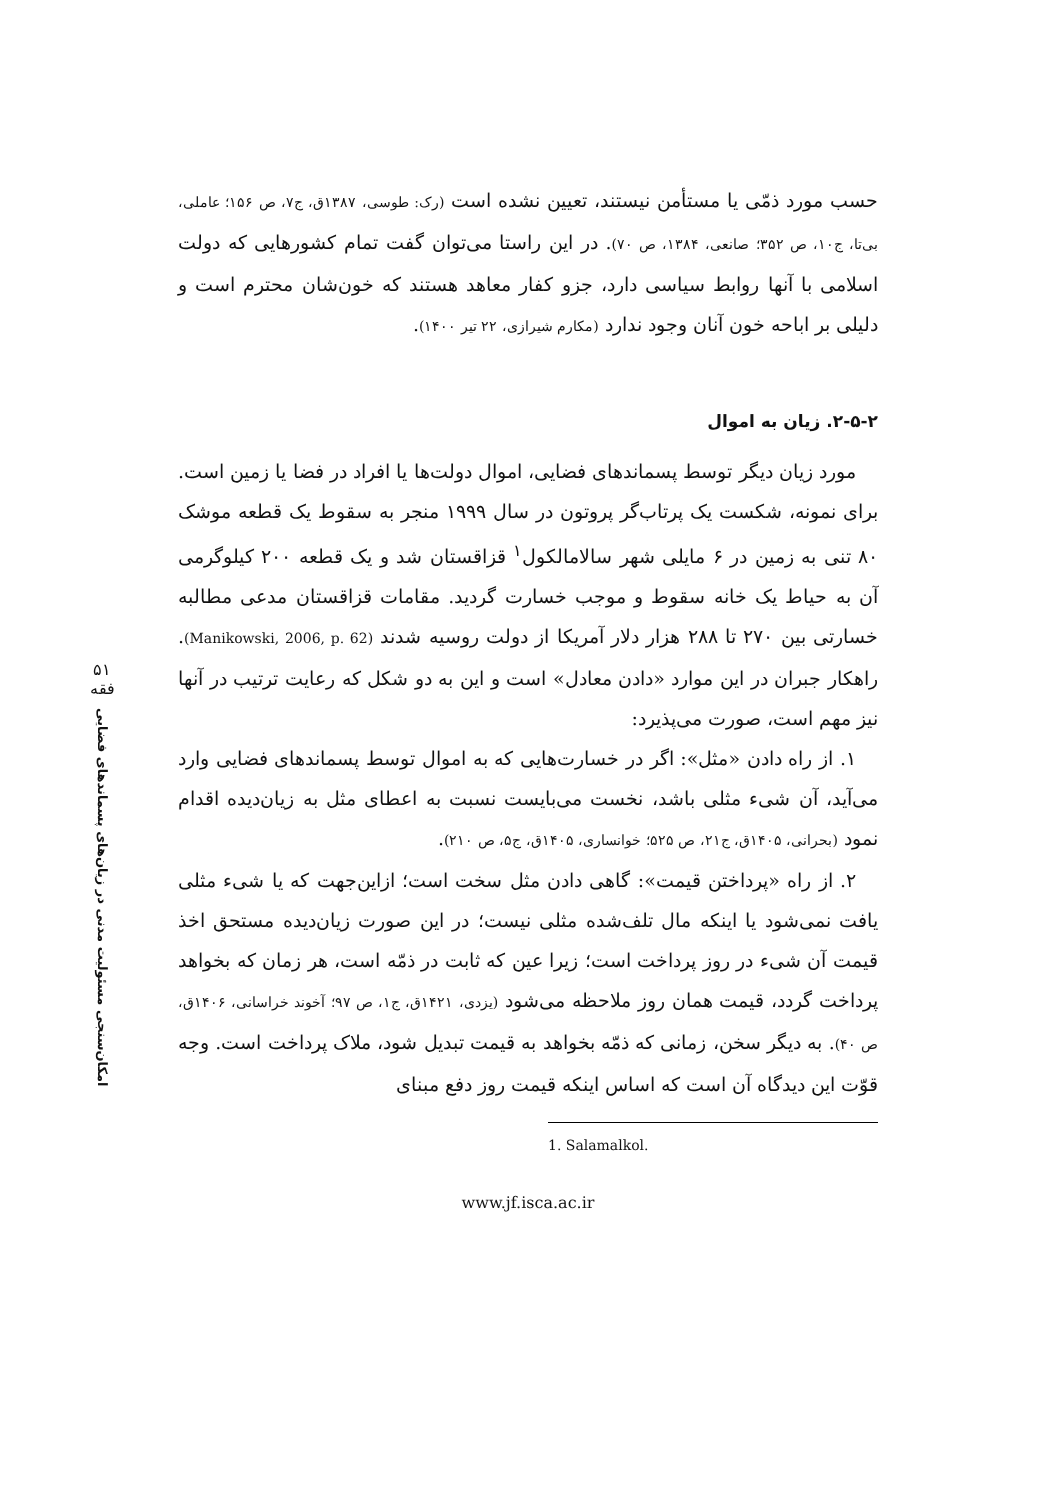حسب مورد ذمّی یا مستأمن نیستند، تعیین نشده است (رک: طوسی، ۱۳۸۷ق، ج۷، ص ۱۵۶؛ عاملی، بی‌تا، ج۱۰، ص ۳۵۲؛ صانعی، ۱۳۸۴، ص ۷۰). در این راستا می‌توان گفت تمام کشورهایی که دولت اسلامی با آنها روابط سیاسی دارد، جزو کفار معاهد هستند که خون‌شان محترم است و دلیلی بر اباحه خون آنان وجود ندارد (مکارم شیرازی، ۲۲ تیر ۱۴۰۰).
۲-۵-۲. زیان به اموال
مورد زیان دیگر توسط پسماندهای فضایی، اموال دولت‌ها یا افراد در فضا یا زمین است. برای نمونه، شکست یک پرتاب‌گر پروتون در سال ۱۹۹۹ منجر به سقوط یک قطعه موشک ۸۰ تنی به زمین در ۶ مایلی شهر سالامالکول<sup>۱</sup> قزاقستان شد و یک قطعه ۲۰۰ کیلوگرمی آن به حیاط یک خانه سقوط و موجب خسارت گردید. مقامات قزاقستان مدعی مطالبه خسارتی بین ۲۷۰ تا ۲۸۸ هزار دلار آمریکا از دولت روسیه شدند (Manikowski, 2006, p. 62). راهکار جبران در این موارد «دادن معادل» است و این به دو شکل که رعایت ترتیب در آنها نیز مهم است، صورت می‌پذیرد:
۱. از راه دادن «مثل»: اگر در خسارت‌هایی که به اموال توسط پسماندهای فضایی وارد می‌آید، آن شیء مثلی باشد، نخست می‌بایست نسبت به اعطای مثل به زیان‌دیده اقدام نمود (بحرانی، ۱۴۰۵ق، ج۲۱، ص ۵۲۵؛ خوانساری، ۱۴۰۵ق، ج۵، ص ۲۱۰).
۲. از راه «پرداختن قیمت»: گاهی دادن مثل سخت است؛ ازاین‌جهت که یا شیء مثلی یافت نمی‌شود یا اینکه مال تلف‌شده مثلی نیست؛ در این صورت زیان‌دیده مستحق اخذ قیمت آن شیء در روز پرداخت است؛ زیرا عین که ثابت در ذمّه است، هر زمان که بخواهد پرداخت گردد، قیمت همان روز ملاحظه می‌شود (یزدی، ۱۴۲۱ق، ج۱، ص ۹۷؛ آخوند خراسانی، ۱۴۰۶ق، ص ۴۰). به دیگر سخن، زمانی که ذمّه بخواهد به قیمت تبدیل شود، ملاک پرداخت است. وجه قوّت این دیدگاه آن است که اساس اینکه قیمت روز دفع مبنای
1. Salamalkol.
www.jf.isca.ac.ir
۵۱
فقه
امکان‌سنجی مسئولیت مدنی در زیان‌های پسماندهای فضایی